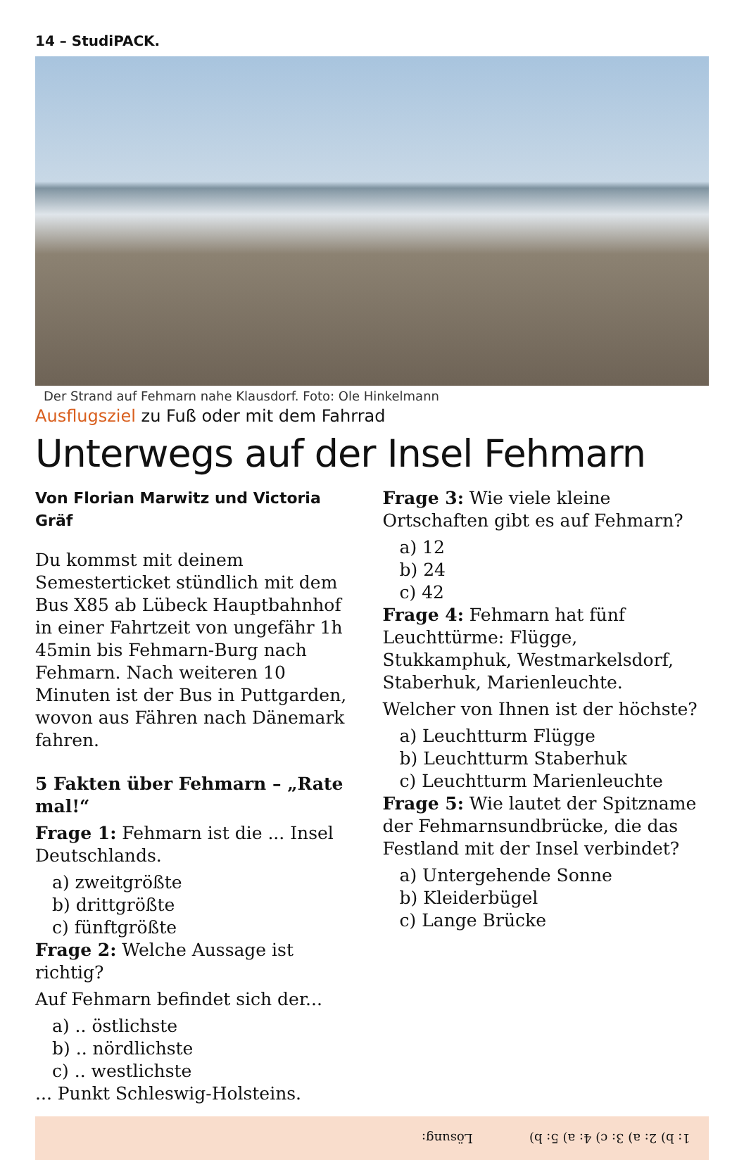14 – StudiPACK.
Der Strand auf Fehmarn nahe Klausdorf. Foto: Ole Hinkelmann
Ausflugsziel zu Fuß oder mit dem Fahrrad
Unterwegs auf der Insel Fehmarn
Von Florian Marwitz und Victoria Gräf
Du kommst mit deinem Semesterticket stündlich mit dem Bus X85 ab Lübeck Hauptbahnhof in einer Fahrtzeit von ungefähr 1h 45min bis Fehmarn-Burg nach Fehmarn. Nach weiteren 10 Minuten ist der Bus in Puttgarden, wovon aus Fähren nach Dänemark fahren.
5 Fakten über Fehmarn – „Rate mal!“
Frage 1: Fehmarn ist die ... Insel Deutschlands.
a) zweitgrößte
b) drittgrößte
c) fünftgrößte
Frage 2: Welche Aussage ist richtig?
Auf Fehmarn befindet sich der...
a) .. östlichste
b) .. nördlichste
c) .. westlichste
... Punkt Schleswig-Holsteins.
Frage 3: Wie viele kleine Ortschaften gibt es auf Fehmarn?
a) 12
b) 24
c) 42
Frage 4: Fehmarn hat fünf Leuchttürme: Flügge, Stukkamphuk, Westmarkelsdorf, Staberhuk, Marienleuchte.
Welcher von Ihnen ist der höchste?
a) Leuchtturm Flügge
b) Leuchtturm Staberhuk
c) Leuchtturm Marienleuchte
Frage 5: Wie lautet der Spitzname der Fehmarnsundbrücke, die das Festland mit der Insel verbindet?
a) Untergehende Sonne
b) Kleiderbügel
c) Lange Brücke
Lösung: 1: b) 2: a) 3: c) 4: a) 5: b)